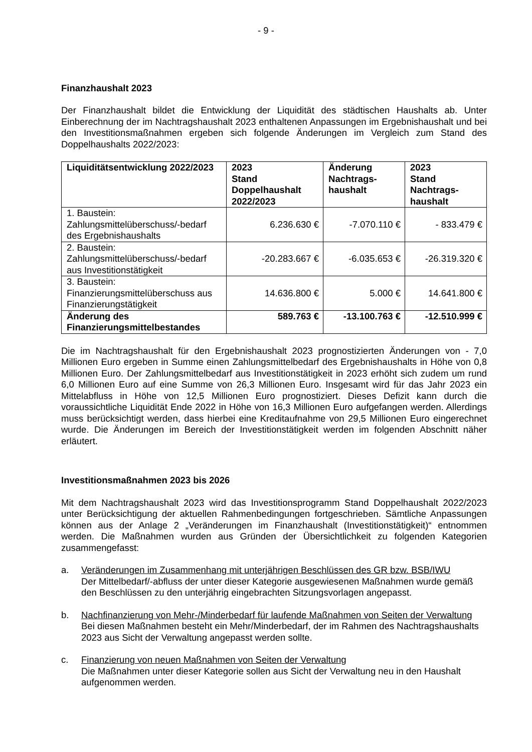- 9 -
Finanzhaushalt 2023
Der Finanzhaushalt bildet die Entwicklung der Liquidität des städtischen Haushalts ab. Unter Einberechnung der im Nachtragshaushalt 2023 enthaltenen Anpassungen im Ergebnishaushalt und bei den Investitionsmaßnahmen ergeben sich folgende Änderungen im Vergleich zum Stand des Doppelhaushalts 2022/2023:
| Liquiditätsentwicklung 2022/2023 | 2023 Stand Doppelhaushalt 2022/2023 | Änderung Nachtrags- haushalt | 2023 Stand Nachtrags- haushalt |
| --- | --- | --- | --- |
| 1. Baustein: Zahlungsmittelüberschuss/-bedarf des Ergebnishaushalts | 6.236.630 € | -7.070.110 € | - 833.479 € |
| 2. Baustein: Zahlungsmittelüberschuss/-bedarf aus Investitionstätigkeit | -20.283.667 € | -6.035.653 € | -26.319.320 € |
| 3. Baustein: Finanzierungsmittelüberschuss aus Finanzierungstätigkeit | 14.636.800 € | 5.000 € | 14.641.800 € |
| Änderung des Finanzierungsmittelbestandes | 589.763 € | -13.100.763 € | -12.510.999 € |
Die im Nachtragshaushalt für den Ergebnishaushalt 2023 prognostizierten Änderungen von - 7,0 Millionen Euro ergeben in Summe einen Zahlungsmittelbedarf des Ergebnishaushalts in Höhe von 0,8 Millionen Euro. Der Zahlungsmittelbedarf aus Investitionstätigkeit in 2023 erhöht sich zudem um rund 6,0 Millionen Euro auf eine Summe von 26,3 Millionen Euro. Insgesamt wird für das Jahr 2023 ein Mittelabfluss in Höhe von 12,5 Millionen Euro prognostiziert. Dieses Defizit kann durch die voraussichtliche Liquidität Ende 2022 in Höhe von 16,3 Millionen Euro aufgefangen werden. Allerdings muss berücksichtigt werden, dass hierbei eine Kreditaufnahme von 29,5 Millionen Euro eingerechnet wurde. Die Änderungen im Bereich der Investitionstätigkeit werden im folgenden Abschnitt näher erläutert.
Investitionsmaßnahmen 2023 bis 2026
Mit dem Nachtragshaushalt 2023 wird das Investitionsprogramm Stand Doppelhaushalt 2022/2023 unter Berücksichtigung der aktuellen Rahmenbedingungen fortgeschrieben. Sämtliche Anpassungen können aus der Anlage 2 „Veränderungen im Finanzhaushalt (Investitionstätigkeit)“ entnommen werden. Die Maßnahmen wurden aus Gründen der Übersichtlichkeit zu folgenden Kategorien zusammengefasst:
a. Veränderungen im Zusammenhang mit unterjährigen Beschlüssen des GR bzw. BSB/IWU
Der Mittelbedarf/-abfluss der unter dieser Kategorie ausgewiesenen Maßnahmen wurde gemäß den Beschlüssen zu den unterjährig eingebrachten Sitzungsvorlagen angepasst.
b. Nachfinanzierung von Mehr-/Minderbedarf für laufende Maßnahmen von Seiten der Verwaltung
Bei diesen Maßnahmen besteht ein Mehr/Minderbedarf, der im Rahmen des Nachtragshaushalts 2023 aus Sicht der Verwaltung angepasst werden sollte.
c. Finanzierung von neuen Maßnahmen von Seiten der Verwaltung
Die Maßnahmen unter dieser Kategorie sollen aus Sicht der Verwaltung neu in den Haushalt aufgenommen werden.